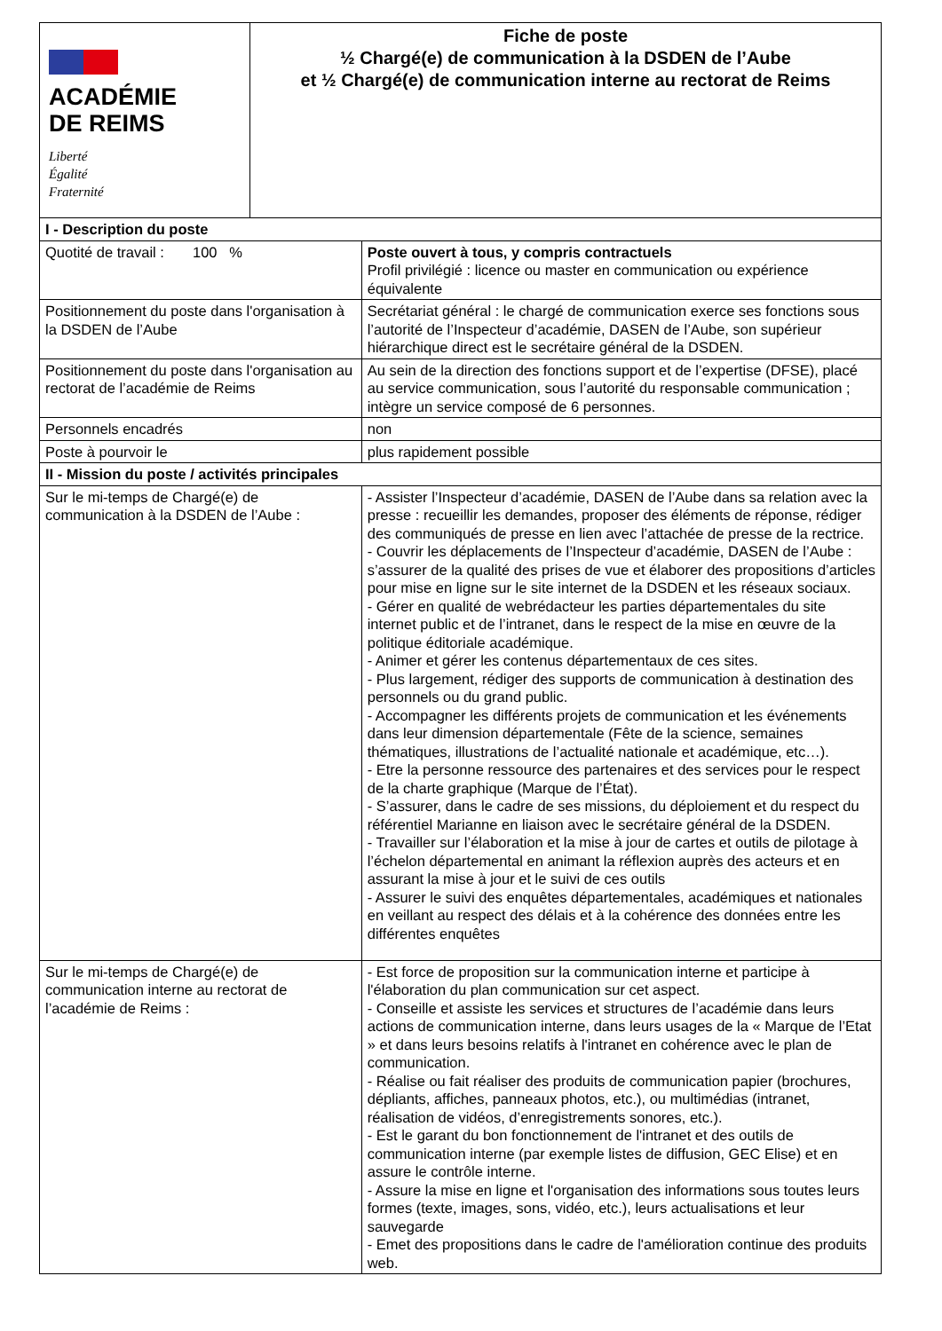| ACADÉMIE DE REIMS Liberté Égalité Fraternité | Fiche de poste ½ Chargé(e) de communication à la DSDEN de l’Aube et ½ Chargé(e) de communication interne au rectorat de Reims | |
| I - Description du poste | | |
| Quotité de travail : 100 % | | Poste ouvert à tous, y compris contractuels Profil privilégié : licence ou master en communication ou expérience équivalente |
| Positionnement du poste dans l'organisation à la DSDEN de l’Aube | | Secrétariat général : le chargé de communication exerce ses fonctions sous l’autorité de l’Inspecteur d’académie, DASEN de l’Aube, son supérieur hiérarchique direct est le secrétaire général de la DSDEN. |
| Positionnement du poste dans l'organisation au rectorat de l’académie de Reims | | Au sein de la direction des fonctions support et de l’expertise (DFSE), placé au service communication, sous l’autorité du responsable communication ; intègre un service composé de 6 personnes. |
| Personnels encadrés | | non |
| Poste à pourvoir le | | plus rapidement possible |
| II - Mission du poste / activités principales | | |
| Sur le mi-temps de Chargé(e) de communication à la DSDEN de l’Aube : | | - Assister l’Inspecteur d’académie, DASEN de l’Aube dans sa relation avec la presse : recueillir les demandes, proposer des éléments de réponse, rédiger des communiqués de presse en lien avec l’attachée de presse de la rectrice. - Couvrir les déplacements de l’Inspecteur d’académie, DASEN de l’Aube : s’assurer de la qualité des prises de vue et élaborer des propositions d’articles pour mise en ligne sur le site internet de la DSDEN et les réseaux sociaux. - Gérer en qualité de webrédacteur les parties départementales du site internet public et de l’intranet, dans le respect de la mise en œuvre de la politique éditoriale académique. - Animer et gérer les contenus départementaux de ces sites. - Plus largement, rédiger des supports de communication à destination des personnels ou du grand public. - Accompagner les différents projets de communication et les événements dans leur dimension départementale (Fête de la science, semaines thématiques, illustrations de l’actualité nationale et académique, etc…). - Etre la personne ressource des partenaires et des services pour le respect de la charte graphique (Marque de l’État). - S’assurer, dans le cadre de ses missions, du déploiement et du respect du référentiel Marianne en liaison avec le secrétaire général de la DSDEN. - Travailler sur l’élaboration et la mise à jour de cartes et outils de pilotage à l’échelon départemental en animant la réflexion auprès des acteurs et en assurant la mise à jour et le suivi de ces outils - Assurer le suivi des enquêtes départementales, académiques et nationales en veillant au respect des délais et à la cohérence des données entre les différentes enquêtes |
| Sur le mi-temps de Chargé(e) de communication interne au rectorat de l’académie de Reims : | | - Est force de proposition sur la communication interne et participe à l'élaboration du plan communication sur cet aspect. - Conseille et assiste les services et structures de l’académie dans leurs actions de communication interne, dans leurs usages de la « Marque de l’Etat » et dans leurs besoins relatifs à l'intranet en cohérence avec le plan de communication. - Réalise ou fait réaliser des produits de communication papier (brochures, dépliants, affiches, panneaux photos, etc.), ou multimédias (intranet, réalisation de vidéos, d’enregistrements sonores, etc.). - Est le garant du bon fonctionnement de l'intranet et des outils de communication interne (par exemple listes de diffusion, GEC Elise) et en assure le contrôle interne. - Assure la mise en ligne et l'organisation des informations sous toutes leurs formes (texte, images, sons, vidéo, etc.), leurs actualisations et leur sauvegarde - Emet des propositions dans le cadre de l'amélioration continue des produits web. |